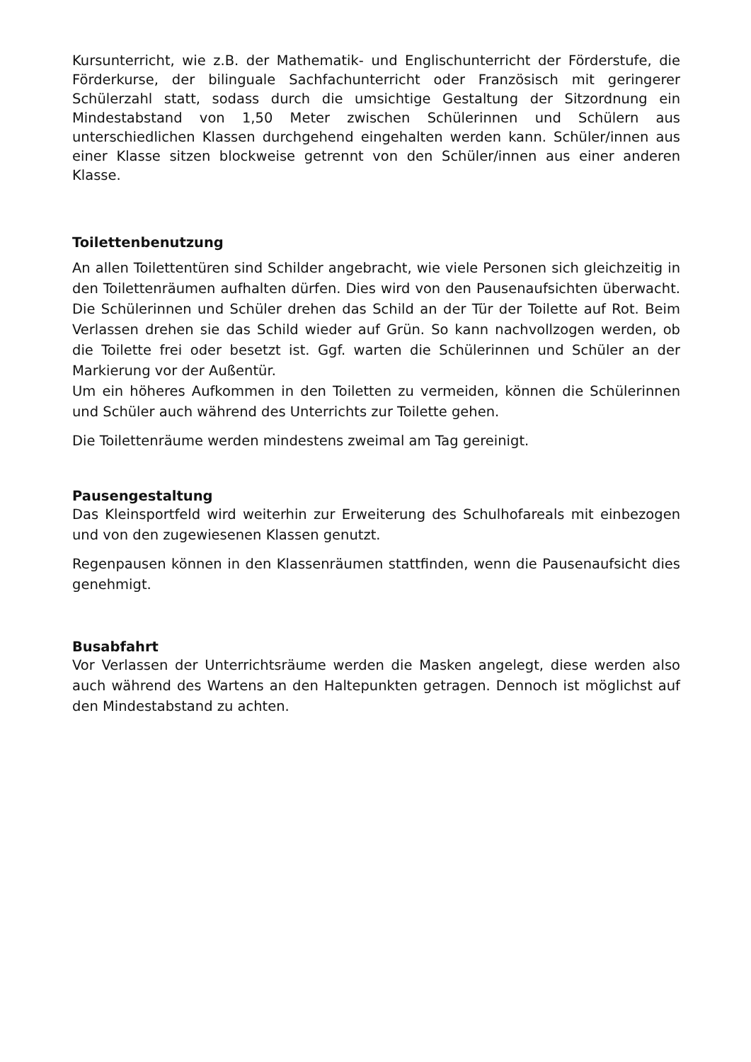Kursunterricht, wie z.B. der Mathematik- und Englischunterricht der Förderstufe, die Förderkurse, der bilinguale Sachfachunterricht oder Französisch mit geringerer Schülerzahl statt, sodass durch die umsichtige Gestaltung der Sitzordnung ein Mindestabstand von 1,50 Meter zwischen Schülerinnen und Schülern aus unterschiedlichen Klassen durchgehend eingehalten werden kann. Schüler/innen aus einer Klasse sitzen blockweise getrennt von den Schüler/innen aus einer anderen Klasse.
Toilettenbenutzung
An allen Toilettentüren sind Schilder angebracht, wie viele Personen sich gleichzeitig in den Toilettenräumen aufhalten dürfen. Dies wird von den Pausenaufsichten überwacht. Die Schülerinnen und Schüler drehen das Schild an der Tür der Toilette auf Rot. Beim Verlassen drehen sie das Schild wieder auf Grün. So kann nachvollzogen werden, ob die Toilette frei oder besetzt ist. Ggf. warten die Schülerinnen und Schüler an der Markierung vor der Außentür.
Um ein höheres Aufkommen in den Toiletten zu vermeiden, können die Schülerinnen und Schüler auch während des Unterrichts zur Toilette gehen.
Die Toilettenräume werden mindestens zweimal am Tag gereinigt.
Pausengestaltung
Das Kleinsportfeld wird weiterhin zur Erweiterung des Schulhofareals mit einbezogen und von den zugewiesenen Klassen genutzt.
Regenpausen können in den Klassenräumen stattfinden, wenn die Pausenaufsicht dies genehmigt.
Busabfahrt
Vor Verlassen der Unterrichtsräume werden die Masken angelegt, diese werden also auch während des Wartens an den Haltepunkten getragen. Dennoch ist möglichst auf den Mindestabstand zu achten.